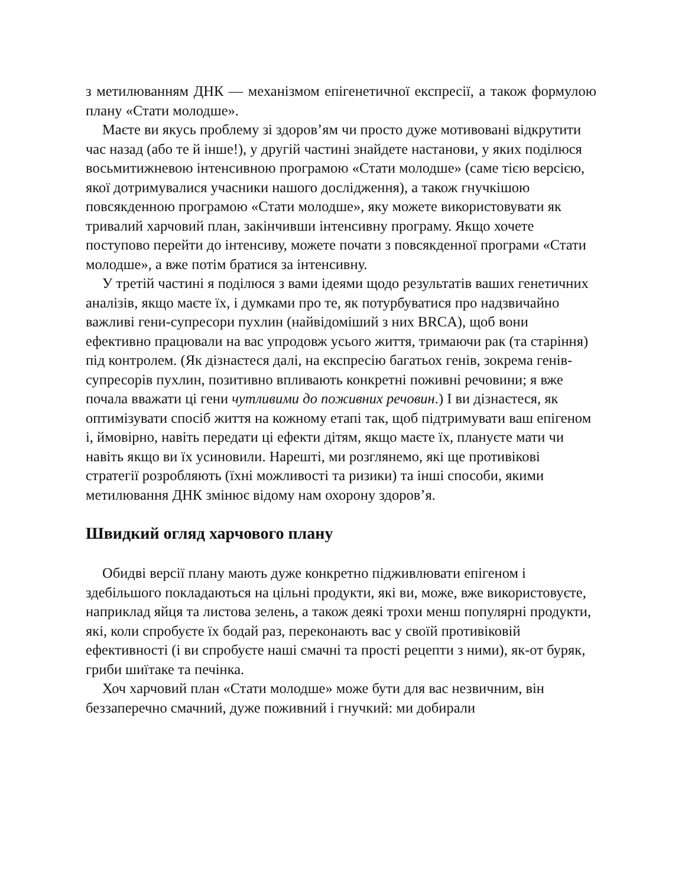з метилюванням ДНК — механізмом епігенетичної експресії, а також формулою плану «Стати молодше».
Маєте ви якусь проблему зі здоров’ям чи просто дуже мотивовані відкрутити час назад (або те й інше!), у другій частині знайдете настанови, у яких поділюся восьмитижневою інтенсивною програмою «Стати молодше» (саме тією версією, якої дотримувалися учасники нашого дослідження), а також гнучкішою повсякденною програмою «Стати молодше», яку можете використовувати як тривалий харчовий план, закінчивши інтенсивну програму. Якщо хочете поступово перейти до інтенсиву, можете почати з повсякденної програми «Стати молодше», а вже потім братися за інтенсивну.
У третій частині я поділюся з вами ідеями щодо результатів ваших генетичних аналізів, якщо маєте їх, і думками про те, як потурбуватися про надзвичайно важливі гени-супресори пухлин (найвідоміший з них BRCA), щоб вони ефективно працювали на вас упродовж усього життя, тримаючи рак (та старіння) під контролем. (Як дізнаєтеся далі, на експресію багатьох генів, зокрема генів-супресорів пухлин, позитивно впливають конкретні поживні речовини; я вже почала вважати ці гени чутливими до поживних речовин.) І ви дізнаєтеся, як оптимізувати спосіб життя на кожному етапі так, щоб підтримувати ваш епігеном і, ймовірно, навіть передати ці ефекти дітям, якщо маєте їх, плануєте мати чи навіть якщо ви їх усиновили. Нарешті, ми розглянемо, які ще противікові стратегії розробляють (їхні можливості та ризики) та інші способи, якими метилювання ДНК змінює відому нам охорону здоров’я.
Швидкий огляд харчового плану
Обидві версії плану мають дуже конкретно підживлювати епігеном і здебільшого покладаються на цільні продукти, які ви, може, вже використовуєте, наприклад яйця та листова зелень, а також деякі трохи менш популярні продукти, які, коли спробуєте їх бодай раз, переконають вас у своїй противіковій ефективності (і ви спробуєте наші смачні та прості рецепти з ними), як-от буряк, гриби шиїтаке та печінка.
Хоч харчовий план «Стати молодше» може бути для вас незвичним, він беззаперечно смачний, дуже поживний і гнучкий: ми добирали